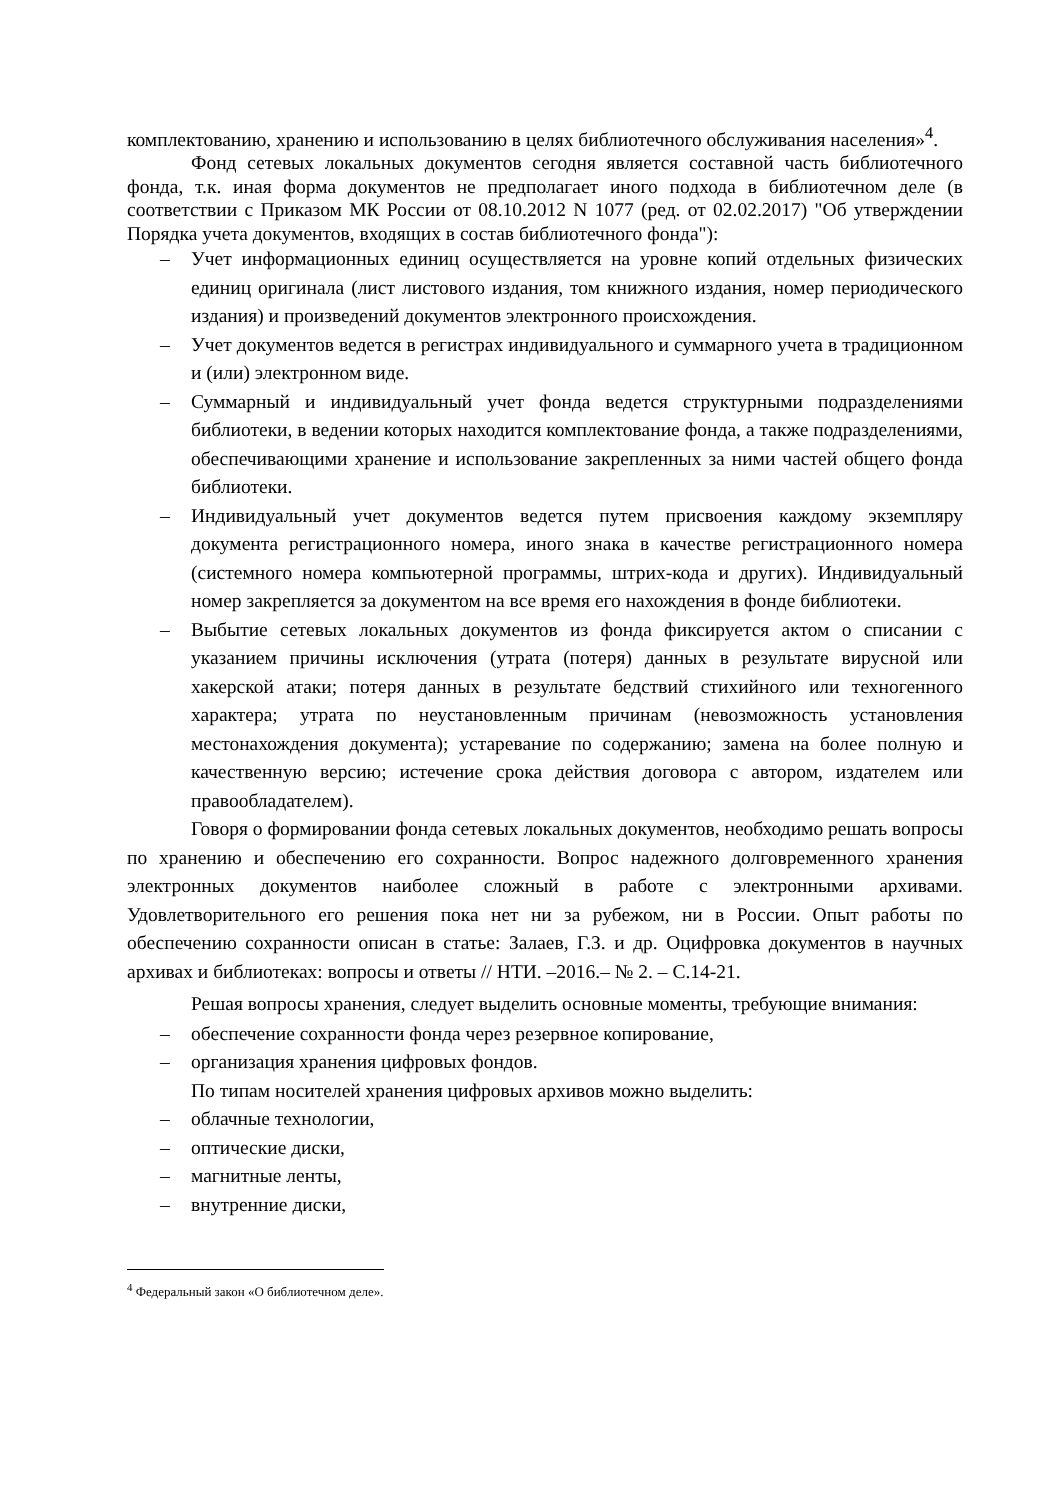комплектованию, хранению и использованию в целях библиотечного обслуживания населения»<sup>4</sup>.
Фонд сетевых локальных документов сегодня является составной часть библиотечного фонда, т.к. иная форма документов не предполагает иного подхода в библиотечном деле (в соответствии с Приказом МК России от 08.10.2012 N 1077 (ред. от 02.02.2017) "Об утверждении Порядка учета документов, входящих в состав библиотечного фонда"):
– Учет информационных единиц осуществляется на уровне копий отдельных физических единиц оригинала (лист листового издания, том книжного издания, номер периодического издания) и произведений документов электронного происхождения.
– Учет документов ведется в регистрах индивидуального и суммарного учета в традиционном и (или) электронном виде.
– Суммарный и индивидуальный учет фонда ведется структурными подразделениями библиотеки, в ведении которых находится комплектование фонда, а также подразделениями, обеспечивающими хранение и использование закрепленных за ними частей общего фонда библиотеки.
– Индивидуальный учет документов ведется путем присвоения каждому экземпляру документа регистрационного номера, иного знака в качестве регистрационного номера (системного номера компьютерной программы, штрих-кода и других). Индивидуальный номер закрепляется за документом на все время его нахождения в фонде библиотеки.
– Выбытие сетевых локальных документов из фонда фиксируется актом о списании с указанием причины исключения (утрата (потеря) данных в результате вирусной или хакерской атаки; потеря данных в результате бедствий стихийного или техногенного характера; утрата по неустановленным причинам (невозможность установления местонахождения документа); устаревание по содержанию; замена на более полную и качественную версию; истечение срока действия договора с автором, издателем или правообладателем).
Говоря о формировании фонда сетевых локальных документов, необходимо решать вопросы по хранению и обеспечению его сохранности. Вопрос надежного долговременного хранения электронных документов наиболее сложный в работе с электронными архивами. Удовлетворительного его решения пока нет ни за рубежом, ни в России. Опыт работы по обеспечению сохранности описан в статье: Залаев, Г.З. и др. Оцифровка документов в научных архивах и библиотеках: вопросы и ответы // НТИ. –2016.– № 2. – С.14-21.
Решая вопросы хранения, следует выделить основные моменты, требующие внимания:
– обеспечение сохранности фонда через резервное копирование,
– организация хранения цифровых фондов.
По типам носителей хранения цифровых архивов можно выделить:
– облачные технологии,
– оптические диски,
– магнитные ленты,
– внутренние диски,
<sup>4</sup> Федеральный закон «О библиотечном деле».